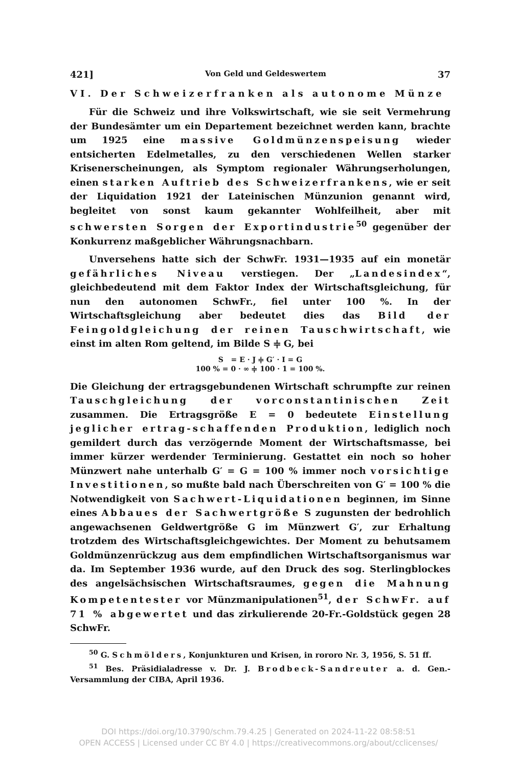421] Von Geld und Geldeswertem 37
VI. Der Schweizerfranken als autonome Münze
Für die Schweiz und ihre Volkswirtschaft, wie sie seit Vermehrung der Bundesämter um ein Departement bezeichnet werden kann, brachte um 1925 eine massive Goldmünzenspeisung wieder entsicherten Edelmetalles, zu den verschiedenen Wellen starker Krisenerscheinungen, als Symptom regionaler Währungserholungen, einen starken Auftrieb des Schweizerfrankens, wie er seit der Liquidation 1921 der Lateinischen Münzunion genannt wird, begleitet von sonst kaum gekannter Wohlfeilheit, aber mit schwersten Sorgen der Exportindustrie<sup>50</sup> gegenüber der Konkurrenz maßgeblicher Währungsnachbarn.
Unversehens hatte sich der SchwFr. 1931—1935 auf ein monetär gefährliches Niveau verstiegen. Der „Landesindex“, gleichbedeutend mit dem Faktor Index der Wirtschaftsgleichung, für nun den autonomen SchwFr., fiel unter 100 %. In der Wirtschaftsgleichung aber bedeutet dies das Bild der Feingoldgleichung der reinen Tauschwirtschaft, wie einst im alten Rom geltend, im Bilde S ⫩ G, bei
S = E · J ⫩ G′ · I = G
100 % = 0 · ∞ ⫩ 100 · 1 = 100 %.
Die Gleichung der ertragsgebundenen Wirtschaft schrumpfte zur reinen Tauschgleichung der vorconstantinischen Zeit zusammen. Die Ertragsgröße E = 0 bedeutete Einstellung jeglicher ertrag-schaffenden Produktion, lediglich noch gemildert durch das verzögernde Moment der Wirtschaftsmasse, bei immer kürzer werdender Terminierung. Gestattet ein noch so hoher Münzwert nahe unterhalb G′ = G = 100 % immer noch vorsichtige Investitionen, so mußte bald nach Überschreiten von G′ = 100 % die Notwendigkeit von Sachwert-Liquidationen beginnen, im Sinne eines Abbaues der Sachwertgröße S zugunsten der bedrohlich angewachsenen Geldwertgröße G im Münzwert G′, zur Erhaltung trotzdem des Wirtschaftsgleichgewichtes. Der Moment zu behutsamem Goldmünzenrückzug aus dem empfindlichen Wirtschaftsorganismus war da. Im September 1936 wurde, auf den Druck des sog. Sterlingblockes des angelsächsischen Wirtschaftsraumes, gegen die Mahnung Kompetentester vor Münzmanipulationen<sup>51</sup>, der SchwFr. auf 71 % abgewertet und das zirkulierende 20-Fr.-Goldstück gegen 28 SchwFr.
<sup>50</sup> G. Schmölders, Konjunkturen und Krisen, in rororo Nr. 3, 1956, S. 51 ff.
<sup>51</sup> Bes. Präsidialadresse v. Dr. J. Brodbeck-Sandreuter a. d. Gen.-Versammlung der CIBA, April 1936.
DOI https://doi.org/10.3790/schm.79.4.25 | Generated on 2024-11-22 08:58:51
OPEN ACCESS | Licensed under CC BY 4.0 | https://creativecommons.org/about/cclicenses/